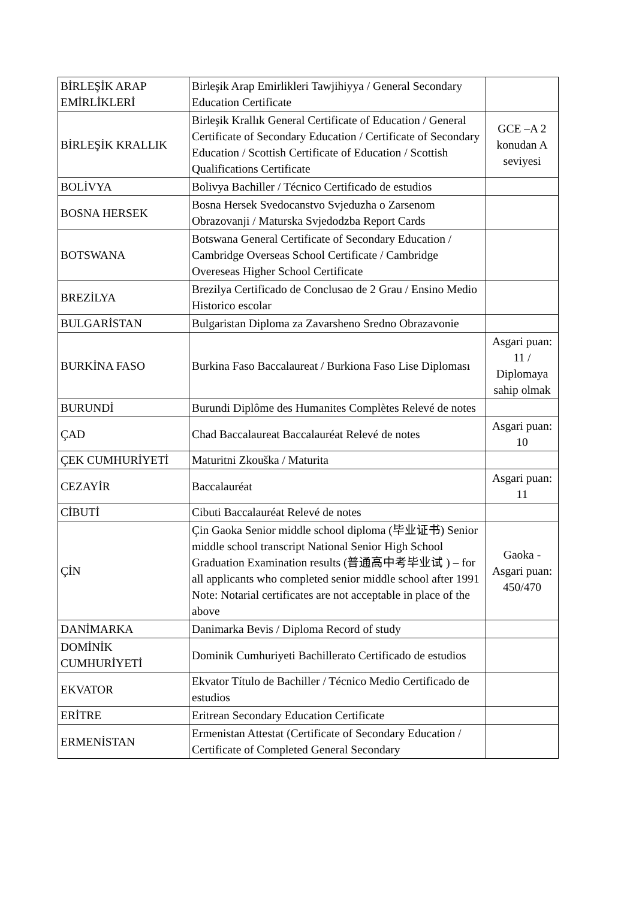| BİRLEŞİK ARAP EMİRLİKLERİ | Birleşik Arap Emirlikleri Tawjihiyya / General Secondary Education Certificate | |
| BİRLEŞİK KRALLIK | Birleşik Krallık General Certificate of Education / General Certificate of Secondary Education / Certificate of Secondary Education / Scottish Certificate of Education / Scottish Qualifications Certificate | GCE –A 2 konudan A seviyesi |
| BOLİVYA | Bolivya Bachiller / Técnico Certificado de estudios | |
| BOSNA HERSEK | Bosna Hersek Svedocanstvo Svjeduzha o Zarsenom Obrazovanji / Maturska Svjedodzba Report Cards | |
| BOTSWANA | Botswana General Certificate of Secondary Education / Cambridge Overseas School Certificate / Cambridge Overeseas Higher School Certificate | |
| BREZİLYA | Brezilya Certificado de Conclusao de 2 Grau / Ensino Medio Historico escolar | |
| BULGARİSTAN | Bulgaristan Diploma za Zavarsheno Sredno Obrazavonie | |
| BURKİNA FASO | Burkina Faso Baccalaureat / Burkiona Faso Lise Diploması | Asgari puan: 11 / Diplomaya sahip olmak |
| BURUNDİ | Burundi Diplôme des Humanites Complètes Relevé de notes | |
| ÇAD | Chad Baccalaureat Baccalauréat Relevé de notes | Asgari puan: 10 |
| ÇEK CUMHURİYETİ | Maturitni Zkouška / Maturita | |
| CEZAYİR | Baccalauréat | Asgari puan: 11 |
| CİBUTİ | Cibuti Baccalauréat Relevé de notes | |
| ÇİN | Çin Gaoka Senior middle school diploma (毕业证书) Senior middle school transcript National Senior High School Graduation Examination results (普通高中考毕业试 ) – for all applicants who completed senior middle school after 1991 Note: Notarial certificates are not acceptable in place of the above | Gaoka - Asgari puan: 450/470 |
| DANİMARKA | Danimarka Bevis / Diploma Record of study | |
| DOMİNİK CUMHURİYETİ | Dominik Cumhuriyeti Bachillerato Certificado de estudios | |
| EKVATOR | Ekvator Título de Bachiller / Técnico Medio Certificado de estudios | |
| ERİTRE | Eritrean Secondary Education Certificate | |
| ERMENİSTAN | Ermenistan Attestat (Certificate of Secondary Education / Certificate of Completed General Secondary | |